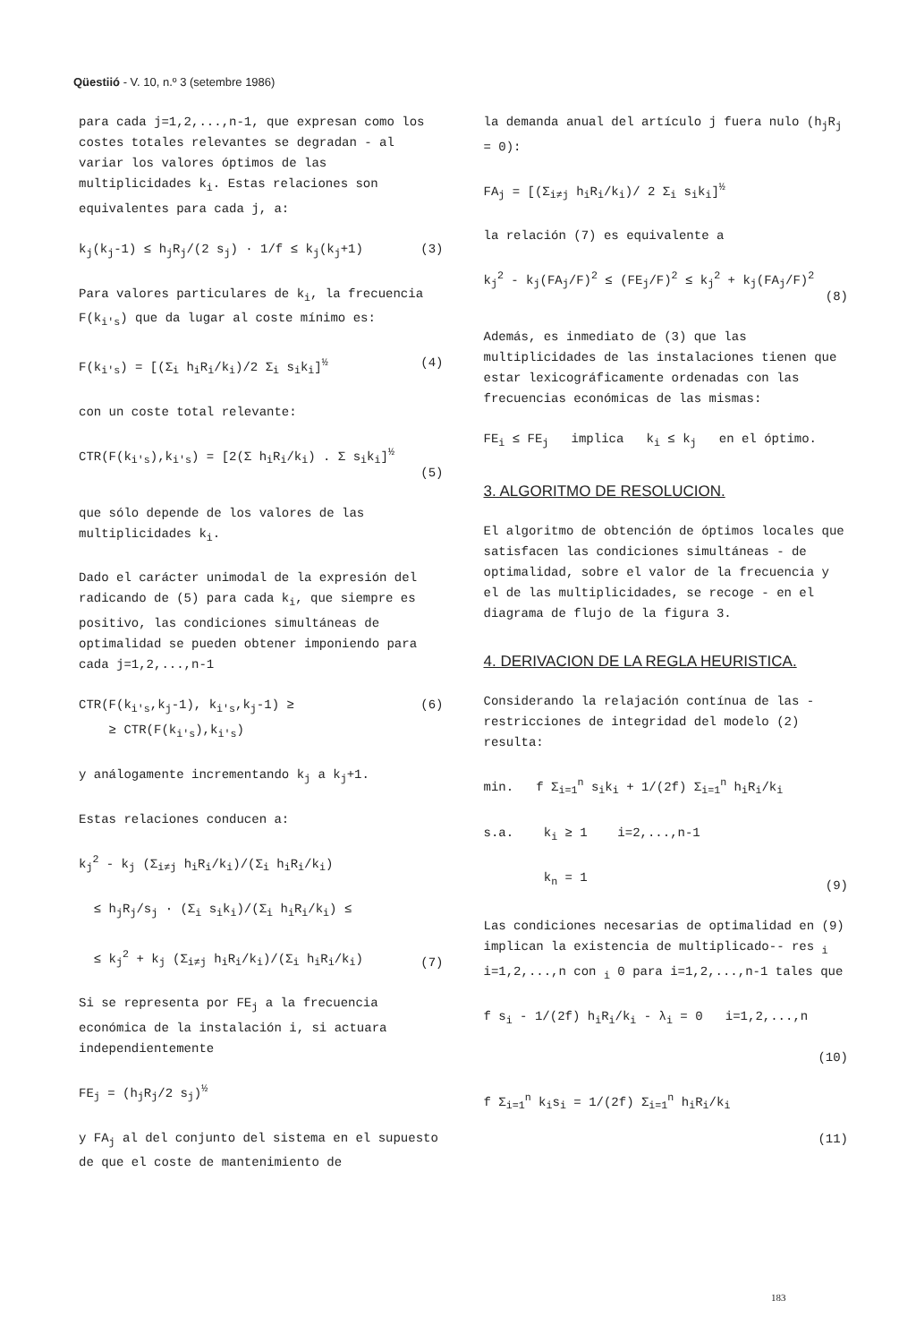Qüestiió - V. 10, n.º 3 (setembre 1986)
para cada j=1,2,...,n-1, que expresan como los costes totales relevantes se degradan - al variar los valores óptimos de las multiplicidades k<sub>i</sub>. Estas relaciones son equivalentes para cada j, a:
k<sub>j</sub>(k<sub>j</sub>-1) ≤ h<sub>j</sub>R<sub>j</sub>/(2 s<sub>j</sub>) · 1/f ≤ k<sub>j</sub>(k<sub>j</sub>+1) (3)
Para valores particulares de k<sub>i</sub>, la frecuencia F(k<sub>i's</sub>) que da lugar al coste mínimo es:
F(k<sub>i's</sub>) = [(Σ<sub>i</sub> h<sub>i</sub>R<sub>i</sub>/k<sub>i</sub>)/2 Σ<sub>i</sub> s<sub>i</sub>k<sub>i</sub>]<sup>½</sup> (4)
con un coste total relevante:
CTR(F(k<sub>i's</sub>),k<sub>i's</sub>) = [2(Σ h<sub>i</sub>R<sub>i</sub>/k<sub>i</sub>) . Σ s<sub>i</sub>k<sub>i</sub>]<sup>½</sup>
(5)
que sólo depende de los valores de las multiplicidades k<sub>i</sub>.
Dado el carácter unimodal de la expresión del radicando de (5) para cada k<sub>i</sub>, que siempre es positivo, las condiciones simultáneas de optimalidad se pueden obtener imponiendo para cada j=1,2,...,n-1
CTR(F(k<sub>i's</sub>,k<sub>j</sub>-1), k<sub>i's</sub>,k<sub>j</sub>-1) ≥
≥ CTR(F(k<sub>i's</sub>),k<sub>i's</sub>) (6)
y análogamente incrementando k<sub>j</sub> a k<sub>j</sub>+1.
Estas relaciones conducen a:
k<sub>j</sub><sup>2</sup> - k<sub>j</sub> (Σ<sub>i≠j</sub> h<sub>i</sub>R<sub>i</sub>/k<sub>i</sub>)/(Σ<sub>i</sub> h<sub>i</sub>R<sub>i</sub>/k<sub>i</sub>)
≤ h<sub>j</sub>R<sub>j</sub>/s<sub>j</sub> · (Σ<sub>i</sub> s<sub>i</sub>k<sub>i</sub>)/(Σ<sub>i</sub> h<sub>i</sub>R<sub>i</sub>/k<sub>i</sub>) ≤
≤ k<sub>j</sub><sup>2</sup> + k<sub>j</sub> (Σ<sub>i≠j</sub> h<sub>i</sub>R<sub>i</sub>/k<sub>i</sub>)/(Σ<sub>i</sub> h<sub>i</sub>R<sub>i</sub>/k<sub>i</sub>)
(7)
Si se representa por FE<sub>j</sub> a la frecuencia económica de la instalación i, si actuara independientemente
FE<sub>j</sub> = (h<sub>j</sub>R<sub>j</sub>/2 s<sub>j</sub>)<sup>½</sup>
y FA<sub>j</sub> al del conjunto del sistema en el supuesto de que el coste de mantenimiento de
la demanda anual del artículo j fuera nulo (h<sub>j</sub>R<sub>j</sub> = 0):
FA<sub>j</sub> = [(Σ<sub>i≠j</sub> h<sub>i</sub>R<sub>i</sub>/k<sub>i</sub>)/ 2 Σ<sub>i</sub> s<sub>i</sub>k<sub>i</sub>]<sup>½</sup>
la relación (7) es equivalente a
k<sub>j</sub><sup>2</sup> - k<sub>j</sub>(FA<sub>j</sub>/F)<sup>2</sup> ≤ (FE<sub>j</sub>/F)<sup>2</sup> ≤ k<sub>j</sub><sup>2</sup> + k<sub>j</sub>(FA<sub>j</sub>/F)<sup>2</sup>
(8)
Además, es inmediato de (3) que las multiplicidades de las instalaciones tienen que estar lexicográficamente ordenadas con las frecuencias económicas de las mismas:
FE<sub>i</sub> ≤ FE<sub>j</sub> implica k<sub>i</sub> ≤ k<sub>j</sub> en el óptimo.
3. ALGORITMO DE RESOLUCION.
El algoritmo de obtención de óptimos locales que satisfacen las condiciones simultáneas - de optimalidad, sobre el valor de la frecuencia y el de las multiplicidades, se recoge - en el diagrama de flujo de la figura 3.
4. DERIVACION DE LA REGLA HEURISTICA.
Considerando la relajación contínua de las - restricciones de integridad del modelo (2) resulta:
min. f Σ<sub>i=1</sub><sup>n</sup> s<sub>i</sub>k<sub>i</sub> + 1/(2f) Σ<sub>i=1</sub><sup>n</sup> h<sub>i</sub>R<sub>i</sub>/k<sub>i</sub>
s.a. k<sub>i</sub> ≥ 1 i=2,...,n-1
k<sub>n</sub> = 1
(9)
Las condiciones necesarias de optimalidad en (9) implican la existencia de multiplicado-- res <sub>i</sub> i=1,2,...,n con <sub>i</sub> 0 para i=1,2,...,n-1 tales que
f s<sub>i</sub> - 1/(2f) h<sub>i</sub>R<sub>i</sub>/k<sub>i</sub> - λ<sub>i</sub> = 0 i=1,2,...,n
(10)
f Σ<sub>i=1</sub><sup>n</sup> k<sub>i</sub>s<sub>i</sub> = 1/(2f) Σ<sub>i=1</sub><sup>n</sup> h<sub>i</sub>R<sub>i</sub>/k<sub>i</sub>
(11)
183